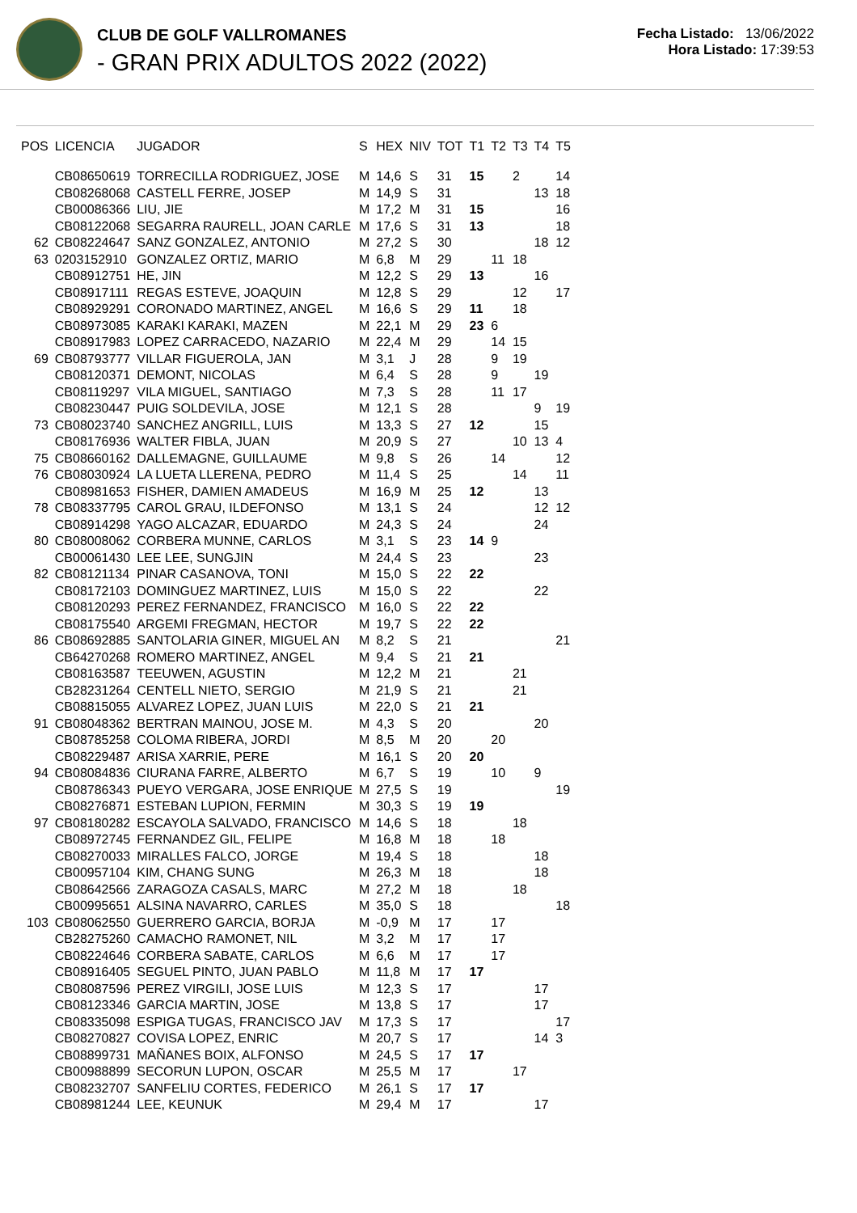CLUB DE GOLF VALLROMANES
- GRAN PRIX ADULTOS 2022 (2022)
Fecha Listado: 13/06/2022
Hora Listado: 17:39:53
| POS | LICENCIA | JUGADOR | S | HEX | NIV | TOT | T1 | T2 | T3 | T4 | T5 |
| --- | --- | --- | --- | --- | --- | --- | --- | --- | --- | --- | --- |
| | CB08650619 | TORRECILLA RODRIGUEZ, JOSE | M | 14,6 | S | 31 | 15 | | 2 | | 14 |
| | CB08268068 | CASTELL FERRE, JOSEP | M | 14,9 | S | 31 | | | | 13 | 18 |
| | CB00086366 | LIU, JIE | M | 17,2 | M | 31 | 15 | | | | 16 |
| | CB08122068 | SEGARRA RAURELL, JOAN CARLE | M | 17,6 | S | 31 | 13 | | | | 18 |
| 62 | CB08224647 | SANZ GONZALEZ, ANTONIO | M | 27,2 | S | 30 | | | | 18 | 12 |
| 63 | 0203152910 | GONZALEZ ORTIZ, MARIO | M | 6,8 | M | 29 | | 11 | 18 | | |
| | CB08912751 | HE, JIN | M | 12,2 | S | 29 | 13 | | | 16 | |
| | CB08917111 | REGAS ESTEVE, JOAQUIN | M | 12,8 | S | 29 | | | 12 | | 17 |
| | CB08929291 | CORONADO MARTINEZ, ANGEL | M | 16,6 | S | 29 | 11 | | 18 | | |
| | CB08973085 | KARAKI KARAKI, MAZEN | M | 22,1 | M | 29 | 23 | 6 | | | |
| | CB08917983 | LOPEZ CARRACEDO, NAZARIO | M | 22,4 | M | 29 | | 14 | 15 | | |
| 69 | CB08793777 | VILLAR FIGUEROLA, JAN | M | 3,1 | J | 28 | | 9 | 19 | | |
| | CB08120371 | DEMONT, NICOLAS | M | 6,4 | S | 28 | | 9 | | 19 | |
| | CB08119297 | VILA MIGUEL, SANTIAGO | M | 7,3 | S | 28 | | 11 | 17 | | |
| | CB08230447 | PUIG SOLDEVILA, JOSE | M | 12,1 | S | 28 | | | | 9 | 19 |
| 73 | CB08023740 | SANCHEZ ANGRILL, LUIS | M | 13,3 | S | 27 | 12 | | | 15 | |
| | CB08176936 | WALTER FIBLA, JUAN | M | 20,9 | S | 27 | | | 10 | 13 | 4 |
| 75 | CB08660162 | DALLEMAGNE, GUILLAUME | M | 9,8 | S | 26 | | 14 | | | 12 |
| 76 | CB08030924 | LA LUETA LLERENA, PEDRO | M | 11,4 | S | 25 | | | 14 | | 11 |
| | CB08981653 | FISHER, DAMIEN AMADEUS | M | 16,9 | M | 25 | 12 | | | 13 | |
| 78 | CB08337795 | CAROL GRAU, ILDEFONSO | M | 13,1 | S | 24 | | | | 12 | 12 |
| | CB08914298 | YAGO ALCAZAR, EDUARDO | M | 24,3 | S | 24 | | | | 24 | |
| 80 | CB08008062 | CORBERA MUNNE, CARLOS | M | 3,1 | S | 23 | 14 | 9 | | | |
| | CB00061430 | LEE LEE, SUNGJIN | M | 24,4 | S | 23 | | | | 23 | |
| 82 | CB08121134 | PINAR CASANOVA, TONI | M | 15,0 | S | 22 | 22 | | | | |
| | CB08172103 | DOMINGUEZ MARTINEZ, LUIS | M | 15,0 | S | 22 | | | | 22 | |
| | CB08120293 | PEREZ FERNANDEZ, FRANCISCO | M | 16,0 | S | 22 | 22 | | | | |
| | CB08175540 | ARGEMI FREGMAN, HECTOR | M | 19,7 | S | 22 | 22 | | | | |
| 86 | CB08692885 | SANTOLARIA GINER, MIGUEL AN | M | 8,2 | S | 21 | | | | | 21 |
| | CB64270268 | ROMERO MARTINEZ, ANGEL | M | 9,4 | S | 21 | 21 | | | | |
| | CB08163587 | TEEUWEN, AGUSTIN | M | 12,2 | M | 21 | | | 21 | | |
| | CB28231264 | CENTELL NIETO, SERGIO | M | 21,9 | S | 21 | | | 21 | | |
| | CB08815055 | ALVAREZ LOPEZ, JUAN LUIS | M | 22,0 | S | 21 | 21 | | | | |
| 91 | CB08048362 | BERTRAN MAINOU, JOSE M. | M | 4,3 | S | 20 | | | | 20 | |
| | CB08785258 | COLOMA RIBERA, JORDI | M | 8,5 | M | 20 | | 20 | | | |
| | CB08229487 | ARISA XARRIE, PERE | M | 16,1 | S | 20 | 20 | | | | |
| 94 | CB08084836 | CIURANA FARRE, ALBERTO | M | 6,7 | S | 19 | | 10 | | 9 | |
| | CB08786343 | PUEYO VERGARA, JOSE ENRIQUE | M | 27,5 | S | 19 | | | | | 19 |
| | CB08276871 | ESTEBAN LUPION, FERMIN | M | 30,3 | S | 19 | 19 | | | | |
| 97 | CB08180282 | ESCAYOLA SALVADO, FRANCISCO | M | 14,6 | S | 18 | | | 18 | | |
| | CB08972745 | FERNANDEZ GIL, FELIPE | M | 16,8 | M | 18 | | 18 | | | |
| | CB08270033 | MIRALLES FALCO, JORGE | M | 19,4 | S | 18 | | | | 18 | |
| | CB00957104 | KIM, CHANG SUNG | M | 26,3 | M | 18 | | | | 18 | |
| | CB08642566 | ZARAGOZA CASALS, MARC | M | 27,2 | M | 18 | | | 18 | | |
| | CB00995651 | ALSINA NAVARRO, CARLES | M | 35,0 | S | 18 | | | | | 18 |
| 103 | CB08062550 | GUERRERO GARCIA, BORJA | M | -0,9 | M | 17 | | 17 | | | |
| | CB28275260 | CAMACHO RAMONET, NIL | M | 3,2 | M | 17 | | 17 | | | |
| | CB08224646 | CORBERA SABATE, CARLOS | M | 6,6 | M | 17 | | 17 | | | |
| | CB08916405 | SEGUEL PINTO, JUAN PABLO | M | 11,8 | M | 17 | 17 | | | | |
| | CB08087596 | PEREZ VIRGILI, JOSE LUIS | M | 12,3 | S | 17 | | | | 17 | |
| | CB08123346 | GARCIA MARTIN, JOSE | M | 13,8 | S | 17 | | | | 17 | |
| | CB08335098 | ESPIGA TUGAS, FRANCISCO JAV | M | 17,3 | S | 17 | | | | | 17 |
| | CB08270827 | COVISA LOPEZ, ENRIC | M | 20,7 | S | 17 | | | | 14 | 3 |
| | CB08899731 | MAÑANES BOIX, ALFONSO | M | 24,5 | S | 17 | 17 | | | | |
| | CB00988899 | SECORUN LUPON, OSCAR | M | 25,5 | M | 17 | | | 17 | | |
| | CB08232707 | SANFELIU CORTES, FEDERICO | M | 26,1 | S | 17 | 17 | | | | |
| | CB08981244 | LEE, KEUNUK | M | 29,4 | M | 17 | | | | 17 | |